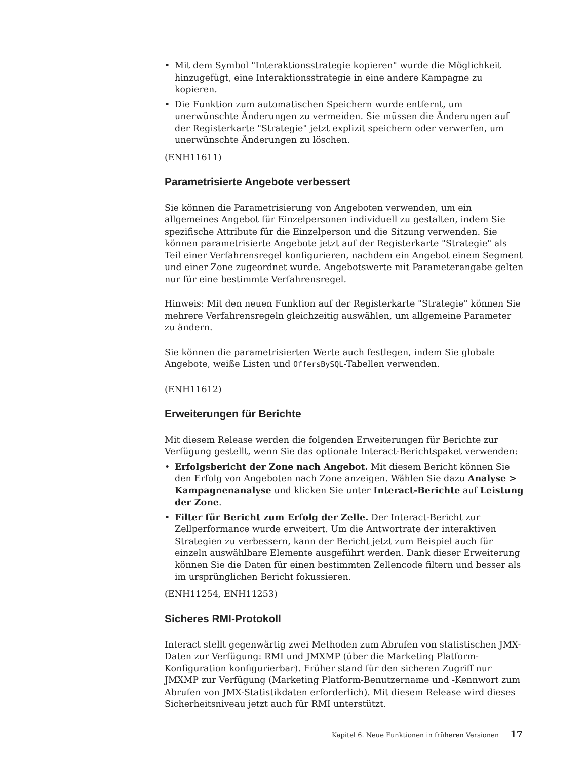• Mit dem Symbol "Interaktionsstrategie kopieren" wurde die Möglichkeit hinzugefügt, eine Interaktionsstrategie in eine andere Kampagne zu kopieren.
• Die Funktion zum automatischen Speichern wurde entfernt, um unerwünschte Änderungen zu vermeiden. Sie müssen die Änderungen auf der Registerkarte "Strategie" jetzt explizit speichern oder verwerfen, um unerwünschte Änderungen zu löschen.
(ENH11611)
Parametrisierte Angebote verbessert
Sie können die Parametrisierung von Angeboten verwenden, um ein allgemeines Angebot für Einzelpersonen individuell zu gestalten, indem Sie spezifische Attribute für die Einzelperson und die Sitzung verwenden. Sie können parametrisierte Angebote jetzt auf der Registerkarte "Strategie" als Teil einer Verfahrensregel konfigurieren, nachdem ein Angebot einem Segment und einer Zone zugeordnet wurde. Angebotswerte mit Parameterangabe gelten nur für eine bestimmte Verfahrensregel.
Hinweis: Mit den neuen Funktion auf der Registerkarte "Strategie" können Sie mehrere Verfahrensregeln gleichzeitig auswählen, um allgemeine Parameter zu ändern.
Sie können die parametrisierten Werte auch festlegen, indem Sie globale Angebote, weiße Listen und OffersBySQL-Tabellen verwenden.
(ENH11612)
Erweiterungen für Berichte
Mit diesem Release werden die folgenden Erweiterungen für Berichte zur Verfügung gestellt, wenn Sie das optionale Interact-Berichtspaket verwenden:
• Erfolgsbericht der Zone nach Angebot. Mit diesem Bericht können Sie den Erfolg von Angeboten nach Zone anzeigen. Wählen Sie dazu Analyse > Kampagnenanalyse und klicken Sie unter Interact-Berichte auf Leistung der Zone.
• Filter für Bericht zum Erfolg der Zelle. Der Interact-Bericht zur Zellperformance wurde erweitert. Um die Antwortrate der interaktiven Strategien zu verbessern, kann der Bericht jetzt zum Beispiel auch für einzeln auswählbare Elemente ausgeführt werden. Dank dieser Erweiterung können Sie die Daten für einen bestimmten Zellencode filtern und besser als im ursprünglichen Bericht fokussieren.
(ENH11254, ENH11253)
Sicheres RMI-Protokoll
Interact stellt gegenwärtig zwei Methoden zum Abrufen von statistischen JMX-Daten zur Verfügung: RMI und JMXMP (über die Marketing Platform-Konfiguration konfigurierbar). Früher stand für den sicheren Zugriff nur JMXMP zur Verfügung (Marketing Platform-Benutzername und -Kennwort zum Abrufen von JMX-Statistikdaten erforderlich). Mit diesem Release wird dieses Sicherheitsniveau jetzt auch für RMI unterstützt.
Kapitel 6. Neue Funktionen in früheren Versionen 17